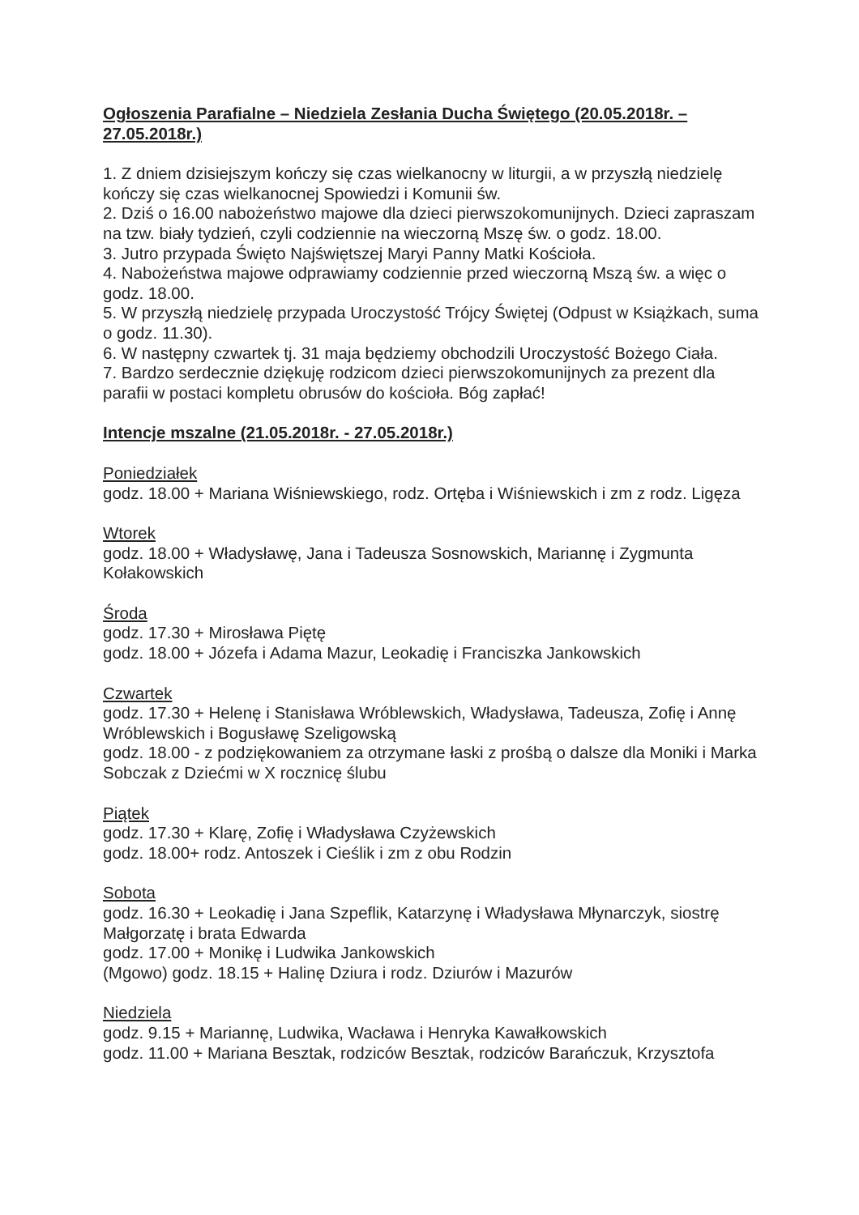Ogłoszenia Parafialne – Niedziela Zesłania Ducha Świętego (20.05.2018r. – 27.05.2018r.)
1. Z dniem dzisiejszym kończy się czas wielkanocny w liturgii, a w przyszłą niedzielę kończy się czas wielkanocnej Spowiedzi i Komunii św.
2. Dziś o 16.00 nabożeństwo majowe dla dzieci pierwszokomunijnych. Dzieci zapraszam na tzw. biały tydzień, czyli codziennie na wieczorną Mszę św. o godz. 18.00.
3. Jutro przypada Święto Najświętszej Maryi Panny Matki Kościoła.
4. Nabożeństwa majowe odprawiamy codziennie przed wieczorną Mszą św. a więc o godz. 18.00.
5. W przyszłą niedzielę przypada Uroczystość Trójcy Świętej (Odpust w Książkach, suma o godz. 11.30).
6. W następny czwartek tj. 31 maja będziemy obchodzili Uroczystość Bożego Ciała.
7. Bardzo serdecznie dziękuję rodzicom dzieci pierwszokomunijnych za prezent dla parafii w postaci kompletu obrusów do kościoła. Bóg zapłać!
Intencje mszalne (21.05.2018r. - 27.05.2018r.)
Poniedziałek
godz. 18.00 + Mariana Wiśniewskiego, rodz. Ortęba i Wiśniewskich i zm z rodz. Ligęza
Wtorek
godz. 18.00 + Władysławę, Jana i Tadeusza Sosnowskich, Mariannę i Zygmunta Kołakowskich
Środa
godz. 17.30 + Mirosława Piętę
godz. 18.00 + Józefa i Adama Mazur, Leokadię i Franciszka Jankowskich
Czwartek
godz. 17.30 + Helenę i Stanisława Wróblewskich, Władysława, Tadeusza, Zofię i Annę Wróblewskich i Bogusławę Szeligowską
godz. 18.00 - z podziękowaniem za otrzymane łaski z prośbą o dalsze dla Moniki i Marka Sobczak z Dziećmi w X rocznicę ślubu
Piątek
godz. 17.30 + Klarę, Zofię i Władysława Czyżewskich
godz. 18.00+ rodz. Antoszek i Cieślik i zm z obu Rodzin
Sobota
godz. 16.30 + Leokadię i Jana Szpeflik, Katarzynę i Władysława Młynarczyk, siostrę Małgorzatę i brata Edwarda
godz. 17.00 + Monikę i Ludwika Jankowskich
(Mgowo) godz. 18.15 + Halinę Dziura i rodz. Dziurów i Mazurów
Niedziela
godz. 9.15 + Mariannę, Ludwika, Wacława i Henryka Kawałkowskich
godz. 11.00 + Mariana Besztak, rodziców Besztak, rodziców Barańczuk, Krzysztofa